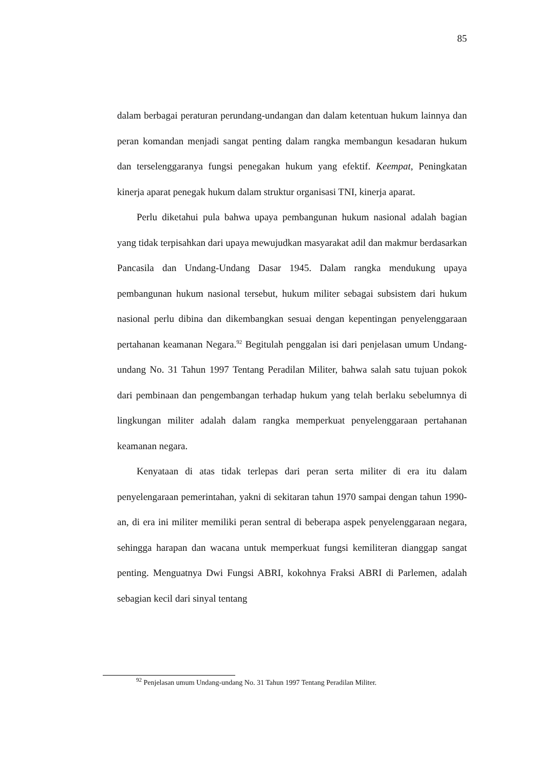85
dalam berbagai peraturan perundang-undangan dan dalam ketentuan hukum lainnya dan peran komandan menjadi sangat penting dalam rangka membangun kesadaran hukum dan terselenggaranya fungsi penegakan hukum yang efektif. Keempat, Peningkatan kinerja aparat penegak hukum dalam struktur organisasi TNI, kinerja aparat.
Perlu diketahui pula bahwa upaya pembangunan hukum nasional adalah bagian yang tidak terpisahkan dari upaya mewujudkan masyarakat adil dan makmur berdasarkan Pancasila dan Undang-Undang Dasar 1945. Dalam rangka mendukung upaya pembangunan hukum nasional tersebut, hukum militer sebagai subsistem dari hukum nasional perlu dibina dan dikembangkan sesuai dengan kepentingan penyelenggaraan pertahanan keamanan Negara.<sup>92</sup> Begitulah penggalan isi dari penjelasan umum Undang-undang No. 31 Tahun 1997 Tentang Peradilan Militer, bahwa salah satu tujuan pokok dari pembinaan dan pengembangan terhadap hukum yang telah berlaku sebelumnya di lingkungan militer adalah dalam rangka memperkuat penyelenggaraan pertahanan keamanan negara.
Kenyataan di atas tidak terlepas dari peran serta militer di era itu dalam penyelengaraan pemerintahan, yakni di sekitaran tahun 1970 sampai dengan tahun 1990-an, di era ini militer memiliki peran sentral di beberapa aspek penyelenggaraan negara, sehingga harapan dan wacana untuk memperkuat fungsi kemiliteran dianggap sangat penting. Menguatnya Dwi Fungsi ABRI, kokohnya Fraksi ABRI di Parlemen, adalah sebagian kecil dari sinyal tentang
<sup>92</sup> Penjelasan umum Undang-undang No. 31 Tahun 1997 Tentang Peradilan Militer.